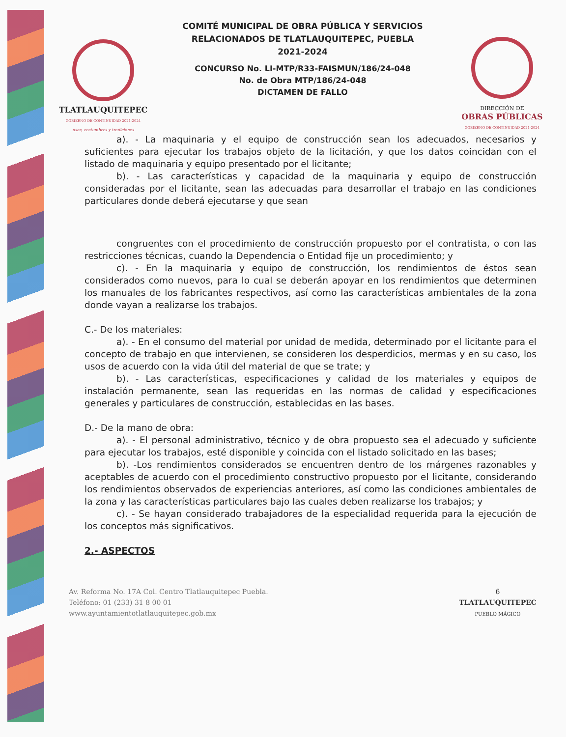TLATLAUQUITEPEC
GOBIERNO DE CONTINUIDAD 2021-2024
usos, costumbres y tradiciones
COMITÉ MUNICIPAL DE OBRA PÚBLICA Y SERVICIOS
RELACIONADOS DE TLATLAUQUITEPEC, PUEBLA
2021-2024
CONCURSO No. LI-MTP/R33-FAISMUN/186/24-048
No. de Obra MTP/186/24-048
DICTAMEN DE FALLO
DIRECCIÓN DE
OBRAS PÚBLICAS
GOBIERNO DE CONTINUIDAD 2021-2024
a). - La maquinaria y el equipo de construcción sean los adecuados, necesarios y suficientes para ejecutar los trabajos objeto de la licitación, y que los datos coincidan con el listado de maquinaria y equipo presentado por el licitante;
b). - Las características y capacidad de la maquinaria y equipo de construcción consideradas por el licitante, sean las adecuadas para desarrollar el trabajo en las condiciones particulares donde deberá ejecutarse y que sean
congruentes con el procedimiento de construcción propuesto por el contratista, o con las restricciones técnicas, cuando la Dependencia o Entidad fije un procedimiento; y
c). - En la maquinaria y equipo de construcción, los rendimientos de éstos sean considerados como nuevos, para lo cual se deberán apoyar en los rendimientos que determinen los manuales de los fabricantes respectivos, así como las características ambientales de la zona donde vayan a realizarse los trabajos.
C.- De los materiales:
a). - En el consumo del material por unidad de medida, determinado por el licitante para el concepto de trabajo en que intervienen, se consideren los desperdicios, mermas y en su caso, los usos de acuerdo con la vida útil del material de que se trate; y
b). - Las características, especificaciones y calidad de los materiales y equipos de instalación permanente, sean las requeridas en las normas de calidad y especificaciones generales y particulares de construcción, establecidas en las bases.
D.- De la mano de obra:
a). - El personal administrativo, técnico y de obra propuesto sea el adecuado y suficiente para ejecutar los trabajos, esté disponible y coincida con el listado solicitado en las bases;
b). -Los rendimientos considerados se encuentren dentro de los márgenes razonables y aceptables de acuerdo con el procedimiento constructivo propuesto por el licitante, considerando los rendimientos observados de experiencias anteriores, así como las condiciones ambientales de la zona y las características particulares bajo las cuales deben realizarse los trabajos; y
c). - Se hayan considerado trabajadores de la especialidad requerida para la ejecución de los conceptos más significativos.
2.- ASPECTOS
Av. Reforma No. 17A Col. Centro Tlatlauquitepec Puebla.
Teléfono: 01 (233) 31 8 00 01
www.ayuntamientotlatlauquitepec.gob.mx
6
TLATLAUQUITEPEC
PUEBLO MÁGICO